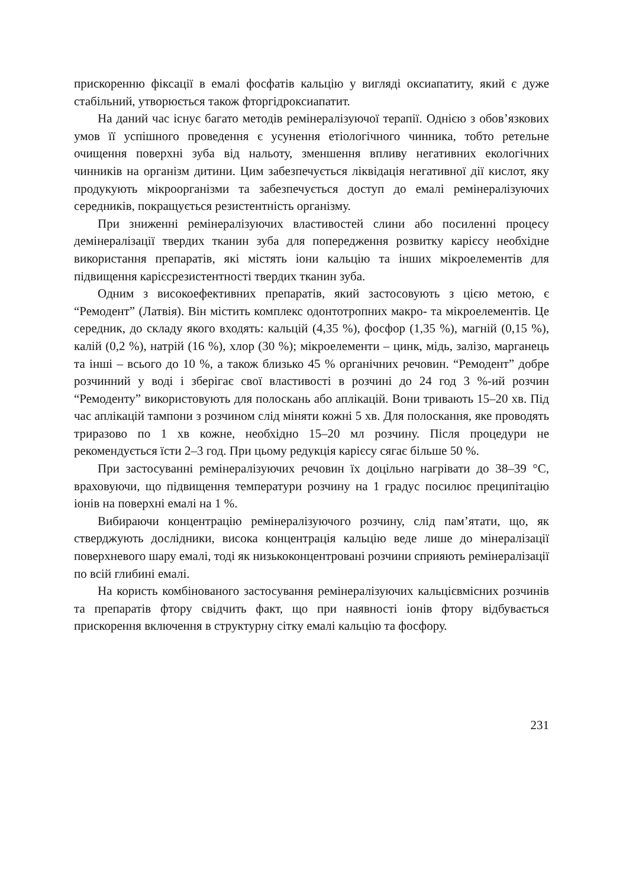прискоренню фіксації в емалі фосфатів кальцію у вигляді оксиапатиту, який є дуже стабільний, утворюється також фторгідроксиапатит.
На даний час існує багато методів ремінералізуючої терапії. Однією з обов’язкових умов її успішного проведення є усунення етіологічного чинника, тобто ретельне очищення поверхні зуба від нальоту, зменшення впливу негативних екологічних чинників на організм дитини. Цим забезпечується ліквідація негативної дії кислот, яку продукують мікроорганізми та забезпечується доступ до емалі ремінералізуючих середників, покращується резистентність організму.
При зниженні ремінералізуючих властивостей слини або посиленні процесу демінералізації твердих тканин зуба для попередження розвитку карієсу необхідне використання препаратів, які містять іони кальцію та інших мікроелементів для підвищення карієсрезистентності твердих тканин зуба.
Одним з високоефективних препаратів, який застосовують з цією метою, є “Ремодент” (Латвія). Він містить комплекс одонтотропних макро- та мікроелементів. Це середник, до складу якого входять: кальцій (4,35 %), фосфор (1,35 %), магній (0,15 %), калій (0,2 %), натрій (16 %), хлор (30 %); мікроелементи – цинк, мідь, залізо, марганець та інші – всього до 10 %, а також близько 45 % органічних речовин. “Ремодент” добре розчинний у воді і зберігає свої властивості в розчині до 24 год 3 %-ий розчин “Ремоденту” використовують для полоскань або аплікацій. Вони тривають 15–20 хв. Під час аплікацій тампони з розчином слід міняти кожні 5 хв. Для полоскання, яке проводять триразово по 1 хв кожне, необхідно 15–20 мл розчину. Після процедури не рекомендується їсти 2–3 год. При цьому редукція карієсу сягає більше 50 %.
При застосуванні ремінералізуючих речовин їх доцільно нагрівати до 38–39 °С, враховуючи, що підвищення температури розчину на 1 градус посилює преципітацію іонів на поверхні емалі на 1 %.
Вибираючи концентрацію ремінералізуючого розчину, слід пам’ятати, що, як стверджують дослідники, висока концентрація кальцію веде лише до мінералізації поверхневого шару емалі, тоді як низькоконцентровані розчини сприяють ремінералізації по всій глибині емалі.
На користь комбінованого застосування ремінералізуючих кальцієвмісних розчинів та препаратів фтору свідчить факт, що при наявності іонів фтору відбувається прискорення включення в структурну сітку емалі кальцію та фосфору.
231